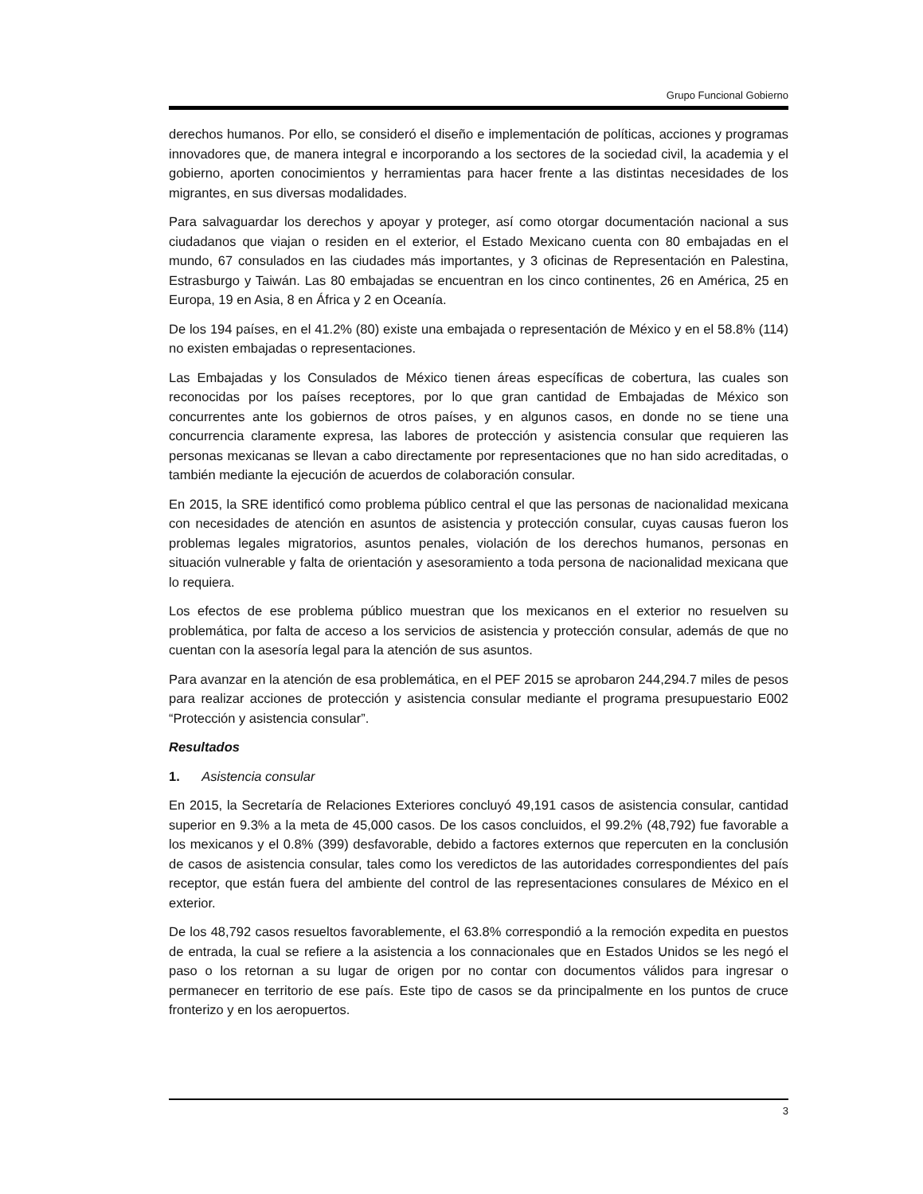Grupo Funcional Gobierno
derechos humanos. Por ello, se consideró el diseño e implementación de políticas, acciones y programas innovadores que, de manera integral e incorporando a los sectores de la sociedad civil, la academia y el gobierno, aporten conocimientos y herramientas para hacer frente a las distintas necesidades de los migrantes, en sus diversas modalidades.
Para salvaguardar los derechos y apoyar y proteger, así como otorgar documentación nacional a sus ciudadanos que viajan o residen en el exterior, el Estado Mexicano cuenta con 80 embajadas en el mundo, 67 consulados en las ciudades más importantes, y 3 oficinas de Representación en Palestina, Estrasburgo y Taiwán. Las 80 embajadas se encuentran en los cinco continentes, 26 en América, 25 en Europa, 19 en Asia, 8 en África y 2 en Oceanía.
De los 194 países, en el 41.2% (80) existe una embajada o representación de México y en el 58.8% (114) no existen embajadas o representaciones.
Las Embajadas y los Consulados de México tienen áreas específicas de cobertura, las cuales son reconocidas por los países receptores, por lo que gran cantidad de Embajadas de México son concurrentes ante los gobiernos de otros países, y en algunos casos, en donde no se tiene una concurrencia claramente expresa, las labores de protección y asistencia consular que requieren las personas mexicanas se llevan a cabo directamente por representaciones que no han sido acreditadas, o también mediante la ejecución de acuerdos de colaboración consular.
En 2015, la SRE identificó como problema público central el que las personas de nacionalidad mexicana con necesidades de atención en asuntos de asistencia y protección consular, cuyas causas fueron los problemas legales migratorios, asuntos penales, violación de los derechos humanos, personas en situación vulnerable y falta de orientación y asesoramiento a toda persona de nacionalidad mexicana que lo requiera.
Los efectos de ese problema público muestran que los mexicanos en el exterior no resuelven su problemática, por falta de acceso a los servicios de asistencia y protección consular, además de que no cuentan con la asesoría legal para la atención de sus asuntos.
Para avanzar en la atención de esa problemática, en el PEF 2015 se aprobaron 244,294.7 miles de pesos para realizar acciones de protección y asistencia consular mediante el programa presupuestario E002 “Protección y asistencia consular”.
Resultados
1. Asistencia consular
En 2015, la Secretaría de Relaciones Exteriores concluyó 49,191 casos de asistencia consular, cantidad superior en 9.3% a la meta de 45,000 casos. De los casos concluidos, el 99.2% (48,792) fue favorable a los mexicanos y el 0.8% (399) desfavorable, debido a factores externos que repercuten en la conclusión de casos de asistencia consular, tales como los veredictos de las autoridades correspondientes del país receptor, que están fuera del ambiente del control de las representaciones consulares de México en el exterior.
De los 48,792 casos resueltos favorablemente, el 63.8% correspondió a la remoción expedita en puestos de entrada, la cual se refiere a la asistencia a los connacionales que en Estados Unidos se les negó el paso o los retornan a su lugar de origen por no contar con documentos válidos para ingresar o permanecer en territorio de ese país. Este tipo de casos se da principalmente en los puntos de cruce fronterizo y en los aeropuertos.
3